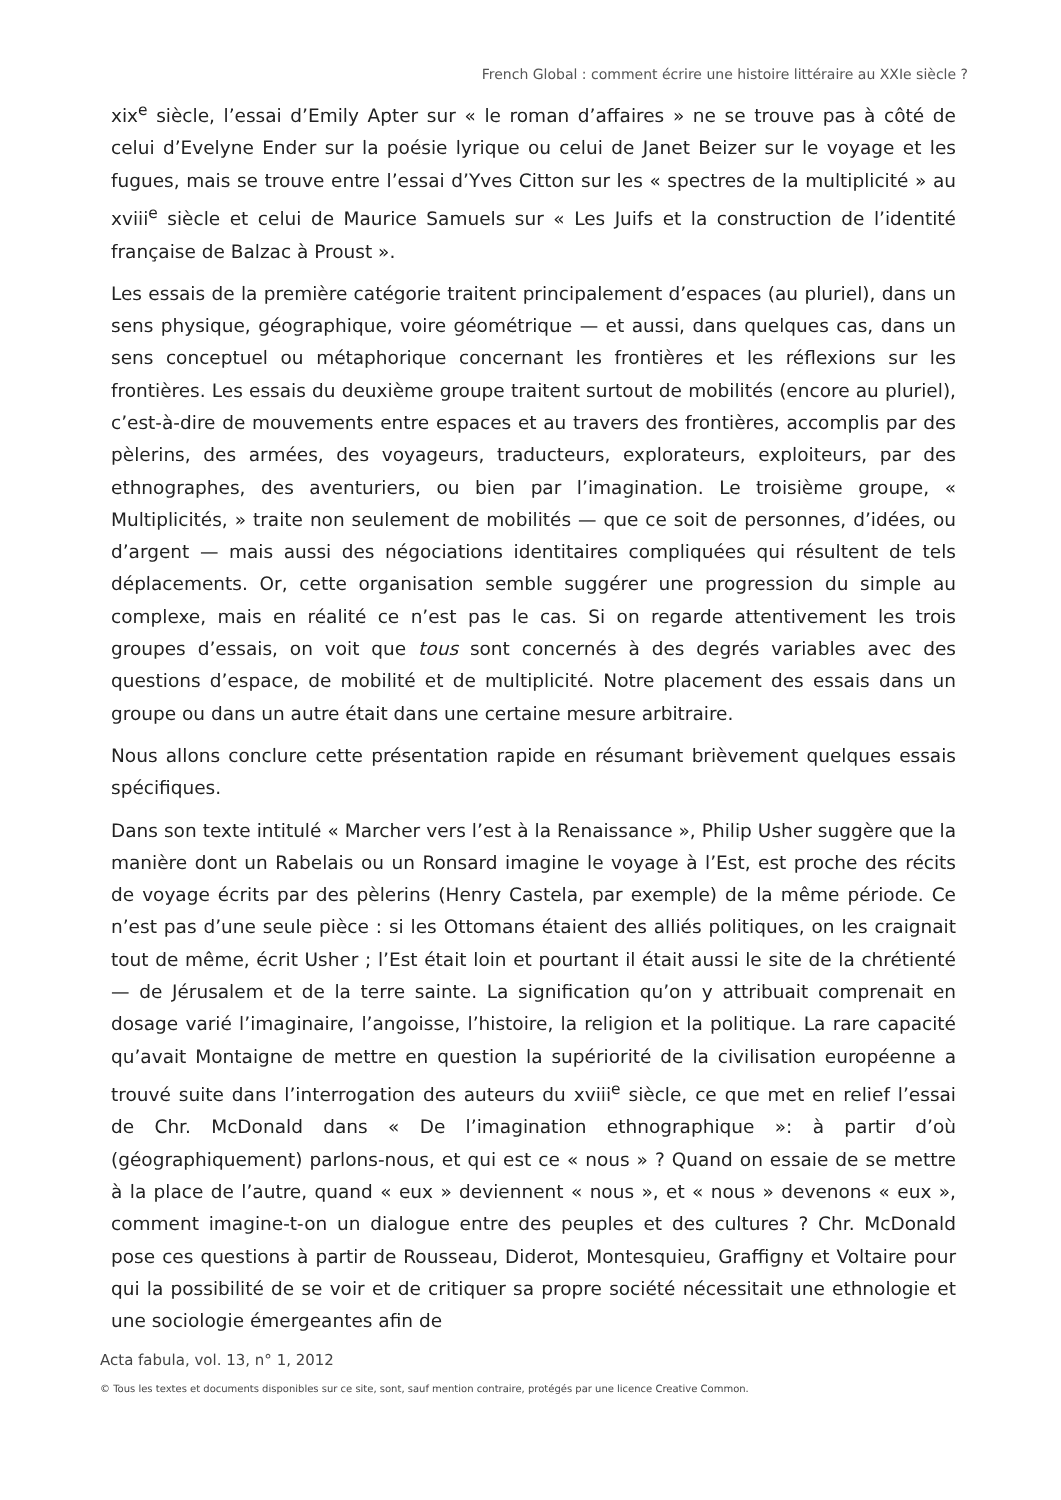French Global : comment écrire une histoire littéraire au XXIe siècle ?
xix<sup>e</sup> siècle, l’essai d’Emily Apter sur « le roman d’affaires » ne se trouve pas à côté de celui d’Evelyne Ender sur la poésie lyrique ou celui de Janet Beizer sur le voyage et les fugues, mais se trouve entre l’essai d’Yves Citton sur les « spectres de la multiplicité » au xviii<sup>e</sup> siècle et celui de Maurice Samuels sur « Les Juifs et la construction de l’identité française de Balzac à Proust ».
Les essais de la première catégorie traitent principalement d’espaces (au pluriel), dans un sens physique, géographique, voire géométrique — et aussi, dans quelques cas, dans un sens conceptuel ou métaphorique concernant les frontières et les réflexions sur les frontières. Les essais du deuxième groupe traitent surtout de mobilités (encore au pluriel), c’est-à-dire de mouvements entre espaces et au travers des frontières, accomplis par des pèlerins, des armées, des voyageurs, traducteurs, explorateurs, exploiteurs, par des ethnographes, des aventuriers, ou bien par l’imagination. Le troisième groupe, « Multiplicités, » traite non seulement de mobilités — que ce soit de personnes, d’idées, ou d’argent — mais aussi des négociations identitaires compliquées qui résultent de tels déplacements. Or, cette organisation semble suggérer une progression du simple au complexe, mais en réalité ce n’est pas le cas. Si on regarde attentivement les trois groupes d’essais, on voit que tous sont concernés à des degrés variables avec des questions d’espace, de mobilité et de multiplicité. Notre placement des essais dans un groupe ou dans un autre était dans une certaine mesure arbitraire.
Nous allons conclure cette présentation rapide en résumant brièvement quelques essais spécifiques.
Dans son texte intitulé « Marcher vers l’est à la Renaissance », Philip Usher suggère que la manière dont un Rabelais ou un Ronsard imagine le voyage à l’Est, est proche des récits de voyage écrits par des pèlerins (Henry Castela, par exemple) de la même période. Ce n’est pas d’une seule pièce : si les Ottomans étaient des alliés politiques, on les craignait tout de même, écrit Usher ; l’Est était loin et pourtant il était aussi le site de la chrétienté — de Jérusalem et de la terre sainte. La signification qu’on y attribuait comprenait en dosage varié l’imaginaire, l’angoisse, l’histoire, la religion et la politique. La rare capacité qu’avait Montaigne de mettre en question la supériorité de la civilisation européenne a trouvé suite dans l’interrogation des auteurs du xviii<sup>e</sup> siècle, ce que met en relief l’essai de Chr. McDonald dans « De l’imagination ethnographique »: à partir d’où (géographiquement) parlons-nous, et qui est ce « nous » ? Quand on essaie de se mettre à la place de l’autre, quand « eux » deviennent « nous », et « nous » devenons « eux », comment imagine-t-on un dialogue entre des peuples et des cultures ? Chr. McDonald pose ces questions à partir de Rousseau, Diderot, Montesquieu, Graffigny et Voltaire pour qui la possibilité de se voir et de critiquer sa propre société nécessitait une ethnologie et une sociologie émergeantes afin de
Acta fabula, vol. 13, n° 1, 2012
© Tous les textes et documents disponibles sur ce site, sont, sauf mention contraire, protégés par une licence Creative Common.